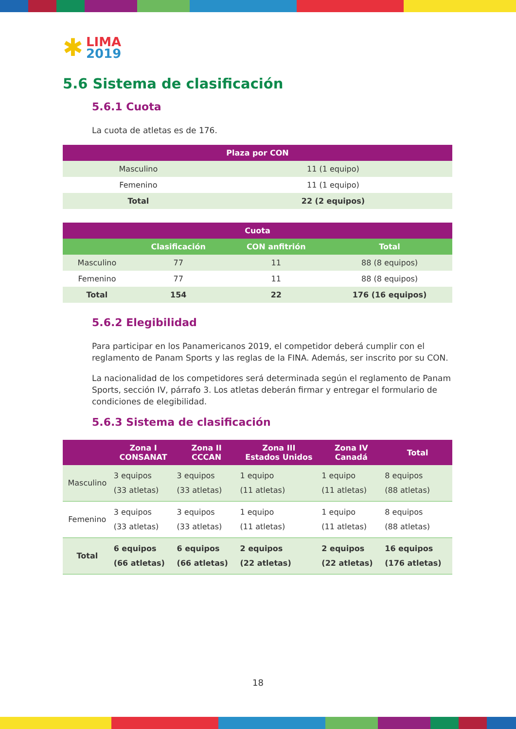✱ LIMA
2019
5.6 Sistema de clasificación
5.6.1 Cuota
La cuota de atletas es de 176.
| Plaza por CON | |
| --- | --- |
| Masculino | 11 (1 equipo) |
| Femenino | 11 (1 equipo) |
| Total | 22 (2 equipos) |
| Cuota | | | |
| --- | --- | --- | --- |
| | Clasificación | CON anfitrión | Total |
| Masculino | 77 | 11 | 88 (8 equipos) |
| Femenino | 77 | 11 | 88 (8 equipos) |
| Total | 154 | 22 | 176 (16 equipos) |
5.6.2 Elegibilidad
Para participar en los Panamericanos 2019, el competidor deberá cumplir con el reglamento de Panam Sports y las reglas de la FINA. Además, ser inscrito por su CON.
La nacionalidad de los competidores será determinada según el reglamento de Panam Sports, sección IV, párrafo 3. Los atletas deberán firmar y entregar el formulario de condiciones de elegibilidad.
5.6.3 Sistema de clasificación
| | Zona I CONSANAT | Zona II CCCAN | Zona III Estados Unidos | Zona IV Canadá | Total |
| --- | --- | --- | --- | --- | --- |
| Masculino | 3 equipos (33 atletas) | 3 equipos (33 atletas) | 1 equipo (11 atletas) | 1 equipo (11 atletas) | 8 equipos (88 atletas) |
| Femenino | 3 equipos (33 atletas) | 3 equipos (33 atletas) | 1 equipo (11 atletas) | 1 equipo (11 atletas) | 8 equipos (88 atletas) |
| Total | 6 equipos (66 atletas) | 6 equipos (66 atletas) | 2 equipos (22 atletas) | 2 equipos (22 atletas) | 16 equipos (176 atletas) |
18